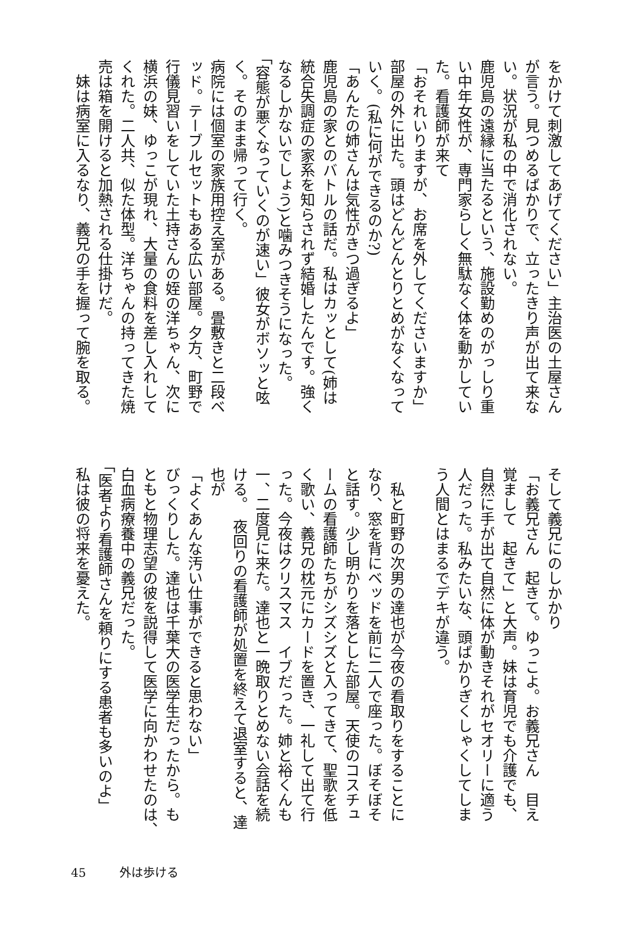をかけて刺激してあげてください」主治医の土屋さん
が言う。見つめるばかりで、立ったきり声が出て来な
い。状況が私の中で消化されない。
鹿児島の遠縁に当たるという、施設勤めのがっしり重
い中年女性が、専門家らしく無駄なく体を動かしてい
た。看護師が来て
「おそれいりますが、お席を外してくださいますか」
部屋の外に出た。頭はどんどんとりとめがなくなって
いく。(私に何ができるのか?)
「あんたの姉さんは気性がきつ過ぎるよ」
鹿児島の家とのバトルの話だ。私はカッとして(姉は
統合失調症の家系を知らされず結婚したんです。強く
なるしかないでしょう)と噛みつきそうになった。
「容態が悪くなっていくのが速い」彼女がボソッと呟
く。そのまま帰って行く。
病院には個室の家族用控え室がある。畳敷きと二段ベ
ッド。テーブルセットもある広い部屋。夕方、町野で
行儀見習いをしていた土持さんの姪の洋ちゃん、次に
横浜の妹、ゆっこが現れ、大量の食料を差し入れして
くれた。二人共、似た体型。洋ちゃんの持ってきた焼
売は箱を開けると加熱される仕掛けだ。
　妹は病室に入るなり、義兄の手を握って腕を取る。
そして義兄にのしかかり
「お義兄さん　起きて。ゆっこよ。お義兄さん　目え
覚まして　起きて」と大声。妹は育児でも介護でも、
自然に手が出て自然に体が動きそれがセオリーに適う
人だった。私みたいな、頭ばかりぎくしゃくしてしま
う人間とはまるでデキが違う。
　
　私と町野の次男の達也が今夜の看取りをすることに
なり、窓を背にベッドを前に二人で座った。ぼそぼそ
と話す。少し明かりを落とした部屋。天使のコスチュ
ームの看護師たちがシズシズと入ってきて、聖歌を低
く歌い、義兄の枕元にカードを置き、一礼して出て行
った。今夜はクリスマス　イブだった。姉と裕くんも
一、二度見に来た。達也と一晩取りとめない会話を続
ける。　夜回りの看護師が処置を終えて退室すると、達
也が
「よくあんな汚い仕事ができると思わない」
びっくりした。達也は千葉大の医学生だったから。も
ともと物理志望の彼を説得して医学に向かわせたのは、
白血病療養中の義兄だった。
「医者より看護師さんを頼りにする患者も多いのよ」
私は彼の将来を憂えた。
45 外は歩ける